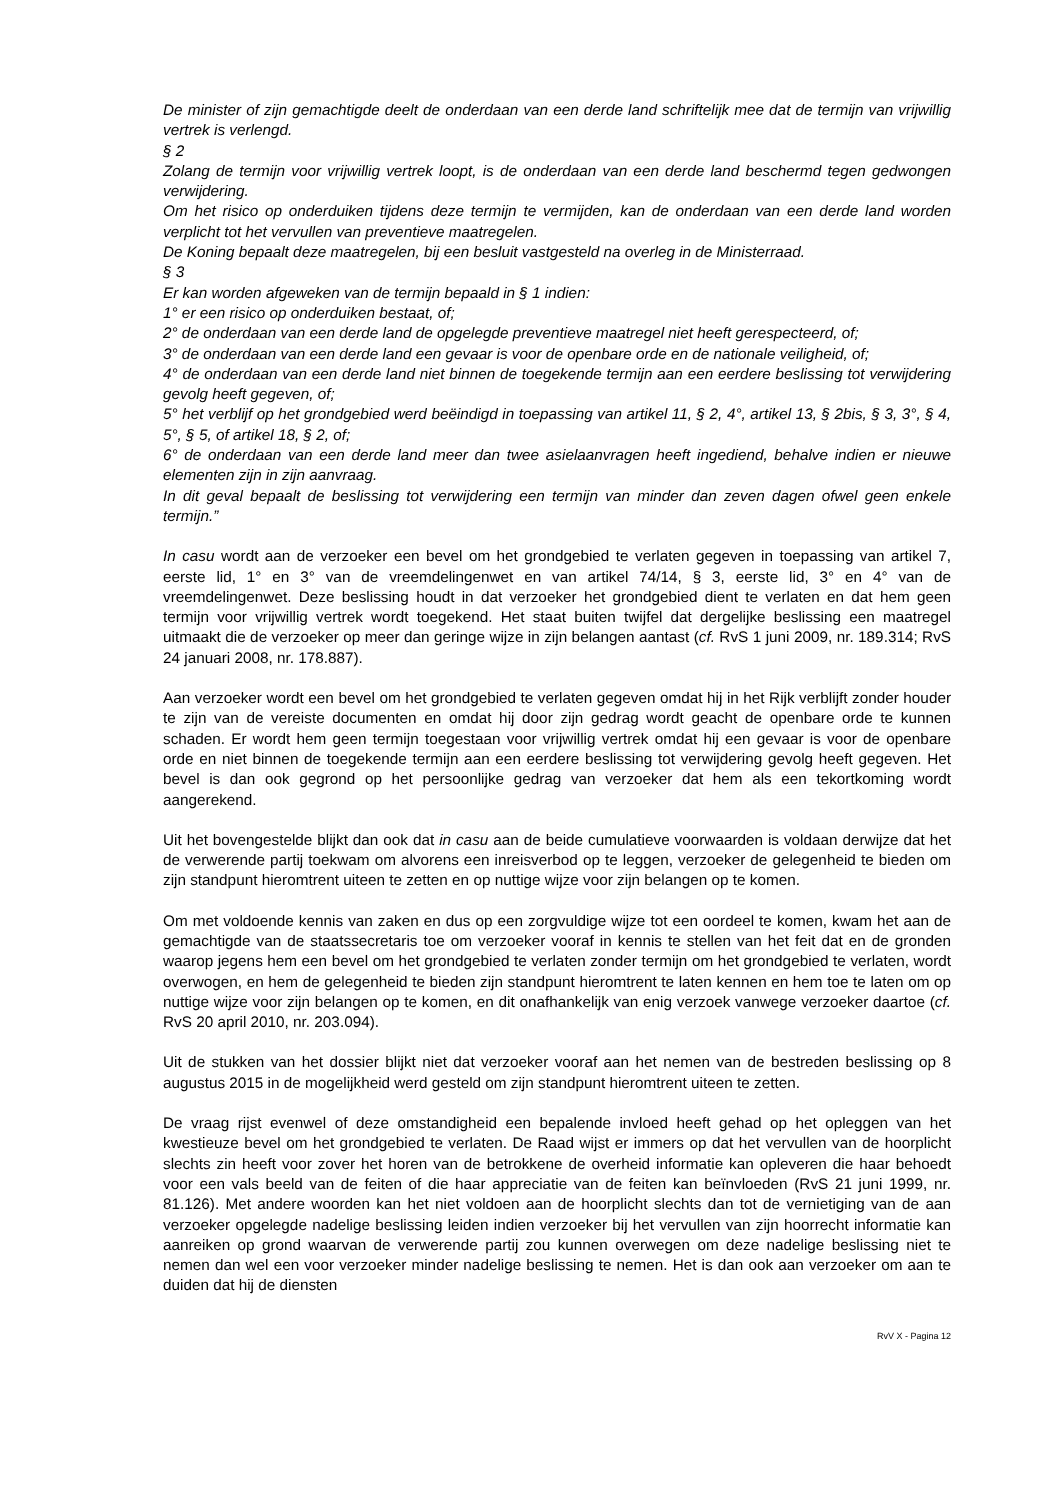De minister of zijn gemachtigde deelt de onderdaan van een derde land schriftelijk mee dat de termijn van vrijwillig vertrek is verlengd.
§ 2
Zolang de termijn voor vrijwillig vertrek loopt, is de onderdaan van een derde land beschermd tegen gedwongen verwijdering.
Om het risico op onderduiken tijdens deze termijn te vermijden, kan de onderdaan van een derde land worden verplicht tot het vervullen van preventieve maatregelen.
De Koning bepaalt deze maatregelen, bij een besluit vastgesteld na overleg in de Ministerraad.
§ 3
Er kan worden afgeweken van de termijn bepaald in § 1 indien:
1° er een risico op onderduiken bestaat, of;
2° de onderdaan van een derde land de opgelegde preventieve maatregel niet heeft gerespecteerd, of;
3° de onderdaan van een derde land een gevaar is voor de openbare orde en de nationale veiligheid, of;
4° de onderdaan van een derde land niet binnen de toegekende termijn aan een eerdere beslissing tot verwijdering gevolg heeft gegeven, of;
5° het verblijf op het grondgebied werd beëindigd in toepassing van artikel 11, § 2, 4°, artikel 13, § 2bis, § 3, 3°, § 4, 5°, § 5, of artikel 18, § 2, of;
6° de onderdaan van een derde land meer dan twee asielaanvragen heeft ingediend, behalve indien er nieuwe elementen zijn in zijn aanvraag.
In dit geval bepaalt de beslissing tot verwijdering een termijn van minder dan zeven dagen ofwel geen enkele termijn.”
In casu wordt aan de verzoeker een bevel om het grondgebied te verlaten gegeven in toepassing van artikel 7, eerste lid, 1° en 3° van de vreemdelingenwet en van artikel 74/14, § 3, eerste lid, 3° en 4° van de vreemdelingenwet. Deze beslissing houdt in dat verzoeker het grondgebied dient te verlaten en dat hem geen termijn voor vrijwillig vertrek wordt toegekend. Het staat buiten twijfel dat dergelijke beslissing een maatregel uitmaakt die de verzoeker op meer dan geringe wijze in zijn belangen aantast (cf. RvS 1 juni 2009, nr. 189.314; RvS 24 januari 2008, nr. 178.887).
Aan verzoeker wordt een bevel om het grondgebied te verlaten gegeven omdat hij in het Rijk verblijft zonder houder te zijn van de vereiste documenten en omdat hij door zijn gedrag wordt geacht de openbare orde te kunnen schaden. Er wordt hem geen termijn toegestaan voor vrijwillig vertrek omdat hij een gevaar is voor de openbare orde en niet binnen de toegekende termijn aan een eerdere beslissing tot verwijdering gevolg heeft gegeven. Het bevel is dan ook gegrond op het persoonlijke gedrag van verzoeker dat hem als een tekortkoming wordt aangerekend.
Uit het bovengestelde blijkt dan ook dat in casu aan de beide cumulatieve voorwaarden is voldaan derwijze dat het de verwerende partij toekwam om alvorens een inreisverbod op te leggen, verzoeker de gelegenheid te bieden om zijn standpunt hieromtrent uiteen te zetten en op nuttige wijze voor zijn belangen op te komen.
Om met voldoende kennis van zaken en dus op een zorgvuldige wijze tot een oordeel te komen, kwam het aan de gemachtigde van de staatssecretaris toe om verzoeker vooraf in kennis te stellen van het feit dat en de gronden waarop jegens hem een bevel om het grondgebied te verlaten zonder termijn om het grondgebied te verlaten, wordt overwogen, en hem de gelegenheid te bieden zijn standpunt hieromtrent te laten kennen en hem toe te laten om op nuttige wijze voor zijn belangen op te komen, en dit onafhankelijk van enig verzoek vanwege verzoeker daartoe (cf. RvS 20 april 2010, nr. 203.094).
Uit de stukken van het dossier blijkt niet dat verzoeker vooraf aan het nemen van de bestreden beslissing op 8 augustus 2015 in de mogelijkheid werd gesteld om zijn standpunt hieromtrent uiteen te zetten.
De vraag rijst evenwel of deze omstandigheid een bepalende invloed heeft gehad op het opleggen van het kwestieuze bevel om het grondgebied te verlaten. De Raad wijst er immers op dat het vervullen van de hoorplicht slechts zin heeft voor zover het horen van de betrokkene de overheid informatie kan opleveren die haar behoedt voor een vals beeld van de feiten of die haar appreciatie van de feiten kan beïnvloeden (RvS 21 juni 1999, nr. 81.126). Met andere woorden kan het niet voldoen aan de hoorplicht slechts dan tot de vernietiging van de aan verzoeker opgelegde nadelige beslissing leiden indien verzoeker bij het vervullen van zijn hoorrecht informatie kan aanreiken op grond waarvan de verwerende partij zou kunnen overwegen om deze nadelige beslissing niet te nemen dan wel een voor verzoeker minder nadelige beslissing te nemen. Het is dan ook aan verzoeker om aan te duiden dat hij de diensten
RvV X - Pagina 12